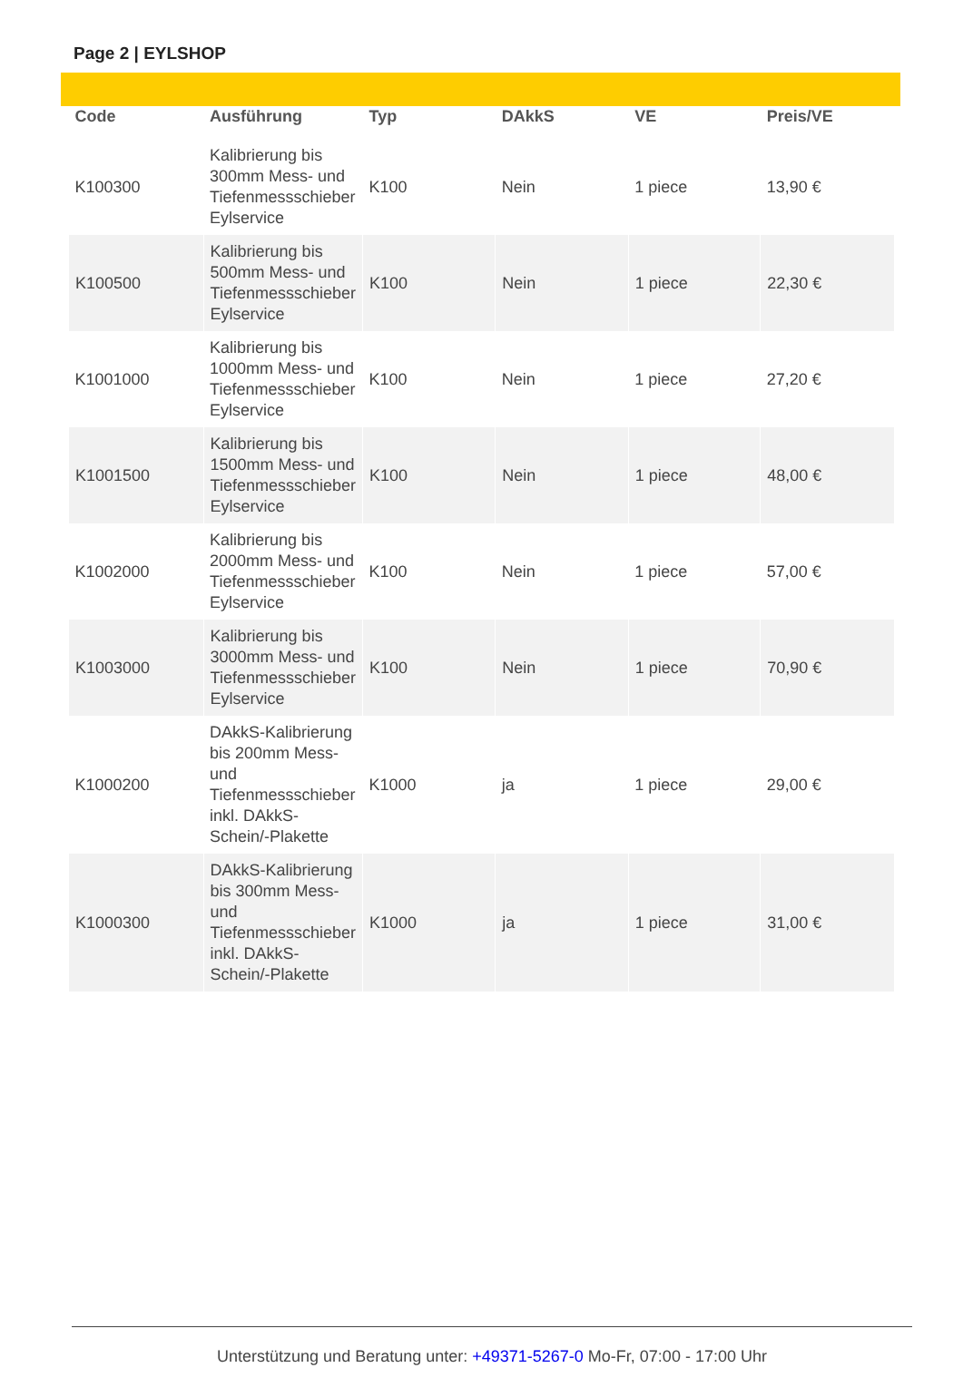Page 2 | EYLSHOP
| Code | Ausführung | Typ | DAkkS | VE | Preis/VE |
| --- | --- | --- | --- | --- | --- |
| K100300 | Kalibrierung bis 300mm Mess- und Tiefenmessschieber Eylservice | K100 | Nein | 1 piece | 13,90 € |
| K100500 | Kalibrierung bis 500mm Mess- und Tiefenmessschieber Eylservice | K100 | Nein | 1 piece | 22,30 € |
| K1001000 | Kalibrierung bis 1000mm Mess- und Tiefenmessschieber Eylservice | K100 | Nein | 1 piece | 27,20 € |
| K1001500 | Kalibrierung bis 1500mm Mess- und Tiefenmessschieber Eylservice | K100 | Nein | 1 piece | 48,00 € |
| K1002000 | Kalibrierung bis 2000mm Mess- und Tiefenmessschieber Eylservice | K100 | Nein | 1 piece | 57,00 € |
| K1003000 | Kalibrierung bis 3000mm Mess- und Tiefenmessschieber Eylservice | K100 | Nein | 1 piece | 70,90 € |
| K1000200 | DAkkS-Kalibrierung bis 200mm Mess- und Tiefenmessschieber inkl. DAkkS-Schein/-Plakette | K1000 | ja | 1 piece | 29,00 € |
| K1000300 | DAkkS-Kalibrierung bis 300mm Mess- und Tiefenmessschieber inkl. DAkkS-Schein/-Plakette | K1000 | ja | 1 piece | 31,00 € |
Unterstützung und Beratung unter: +49371-5267-0 Mo-Fr, 07:00 - 17:00 Uhr